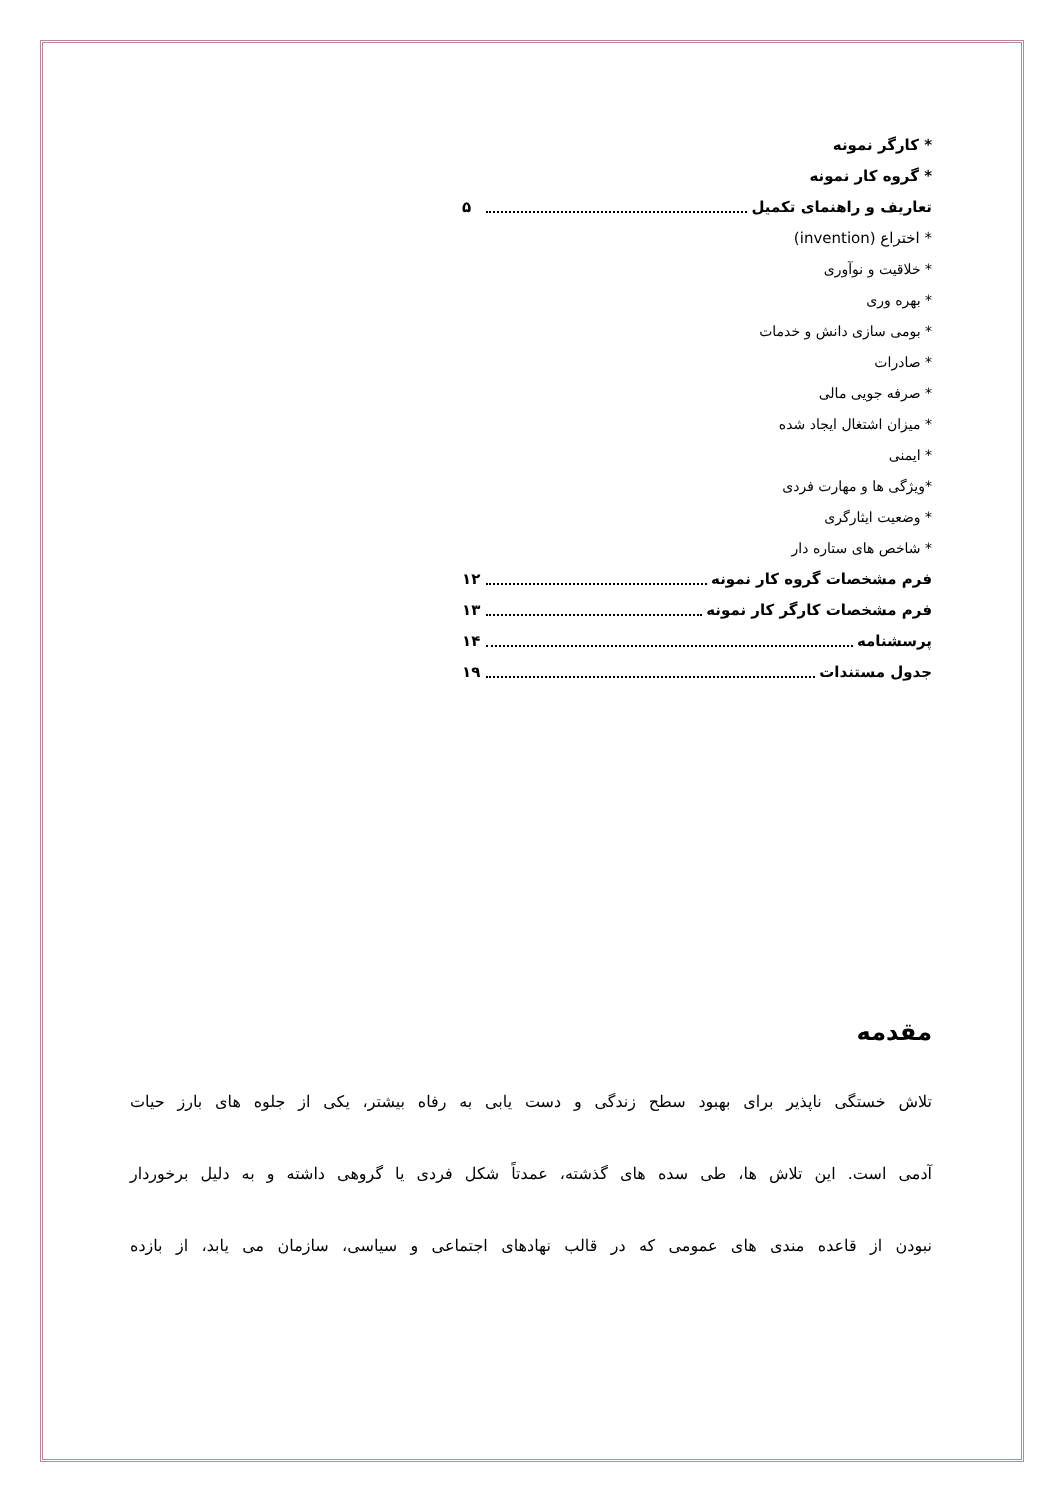* کارگر نمونه
* گروه کار نمونه
تعاریف و راهنمای تکمیل ۵
* اختراع (invention)
* خلاقیت و نوآوری
* بهره وری
* بومی سازی دانش و خدمات
* صادرات
* صرفه جویی مالی
* میزان اشتغال ایجاد شده
* ایمنی
*ویژگی ها و مهارت فردی
* وضعیت ایثارگری
* شاخص های ستاره دار
فرم مشخصات گروه کار نمونه ۱۲
فرم مشخصات کارگر کار نمونه ۱۳
پرسشنامه ۱۴
جدول مستندات ۱۹
مقدمه
تلاش خستگی ناپذیر برای بهبود سطح زندگی و دست یابی به رفاه بیشتر، یکی از جلوه های بارز حیات
آدمی است. این تلاش ها، طی سده های گذشته، عمدتاً شکل فردی یا گروهی داشته و به دلیل برخوردار
نبودن از قاعده مندی های عمومی که در قالب نهادهای اجتماعی و سیاسی، سازمان می یابد، از بازده